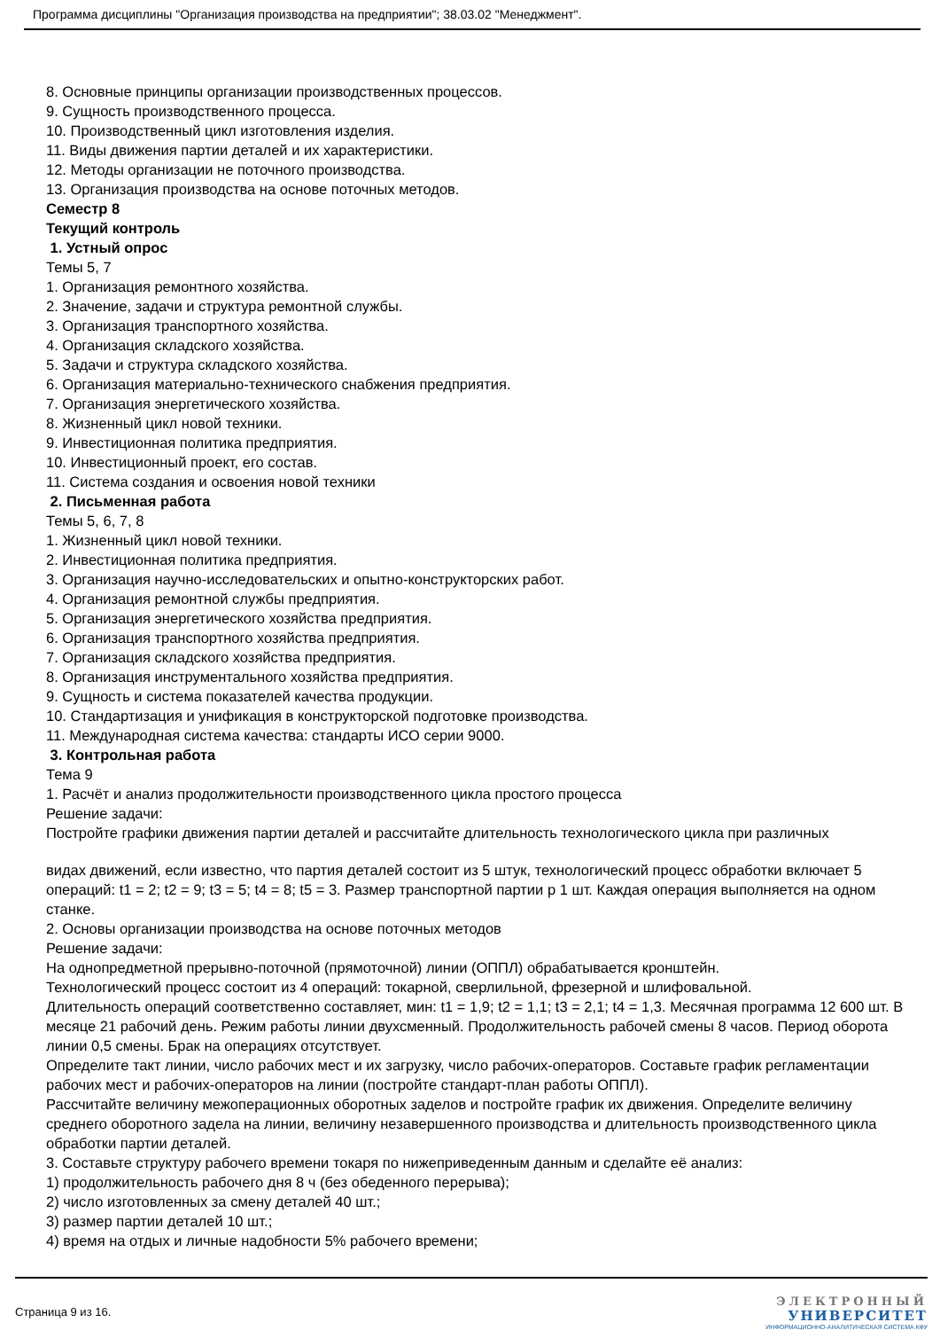Программа дисциплины "Организация производства на предприятии"; 38.03.02 "Менеджмент".
8. Основные принципы организации производственных процессов.
9. Сущность производственного процесса.
10. Производственный цикл изготовления изделия.
11. Виды движения партии деталей и их характеристики.
12. Методы организации не поточного производства.
13. Организация производства на основе поточных методов.
Семестр 8
Текущий контроль
1. Устный опрос
Темы 5, 7
1. Организация ремонтного хозяйства.
2. Значение, задачи и структура ремонтной службы.
3. Организация транспортного хозяйства.
4. Организация складского хозяйства.
5. Задачи и структура складского хозяйства.
6. Организация материально-технического снабжения предприятия.
7. Организация энергетического хозяйства.
8. Жизненный цикл новой техники.
9. Инвестиционная политика предприятия.
10. Инвестиционный проект, его состав.
11. Система создания и освоения новой техники
2. Письменная работа
Темы 5, 6, 7, 8
1. Жизненный цикл новой техники.
2. Инвестиционная политика предприятия.
3. Организация научно-исследовательских и опытно-конструкторских работ.
4. Организация ремонтной службы предприятия.
5. Организация энергетического хозяйства предприятия.
6. Организация транспортного хозяйства предприятия.
7. Организация складского хозяйства предприятия.
8. Организация инструментального хозяйства предприятия.
9. Сущность и система показателей качества продукции.
10. Стандартизация и унификация в конструкторской подготовке производства.
11. Международная система качества: стандарты ИСО серии 9000.
3. Контрольная работа
Тема 9
1. Расчёт и анализ продолжительности производственного цикла простого процесса
Решение задачи:
Постройте графики движения партии деталей и рассчитайте длительность технологического цикла при различных
видах движений, если известно, что партия деталей состоит из 5 штук, технологический процесс обработки включает 5 операций: t1 = 2; t2 = 9; t3 = 5; t4 = 8; t5 = 3. Размер транспортной партии p 1 шт. Каждая операция выполняется на одном станке.
2. Основы организации производства на основе поточных методов
Решение задачи:
На однопредметной прерывно-поточной (прямоточной) линии (ОППЛ) обрабатывается кронштейн.
Технологический процесс состоит из 4 операций: токарной, сверлильной, фрезерной и шлифовальной.
Длительность операций соответственно составляет, мин: t1 = 1,9; t2 = 1,1; t3 = 2,1; t4 = 1,3. Месячная программа 12 600 шт. В месяце 21 рабочий день. Режим работы линии двухсменный. Продолжительность рабочей смены 8 часов. Период оборота линии 0,5 смены. Брак на операциях отсутствует.
Определите такт линии, число рабочих мест и их загрузку, число рабочих-операторов. Составьте график регламентации рабочих мест и рабочих-операторов на линии (постройте стандарт-план работы ОППЛ).
Рассчитайте величину межоперационных оборотных заделов и постройте график их движения. Определите величину среднего оборотного задела на линии, величину незавершенного производства и длительность производственного цикла обработки партии деталей.
3. Составьте структуру рабочего времени токаря по нижеприведенным данным и сделайте её анализ:
1) продолжительность рабочего дня 8 ч (без обеденного перерыва);
2) число изготовленных за смену деталей 40 шт.;
3) размер партии деталей 10 шт.;
4) время на отдых и личные надобности 5% рабочего времени;
Страница 9 из 16.
ЭЛЕКТРОННЫЙ
УНИВЕРСИТЕТ
ИНФОРМАЦИОННО-АНАЛИТИЧЕСКАЯ СИСТЕМА КФУ